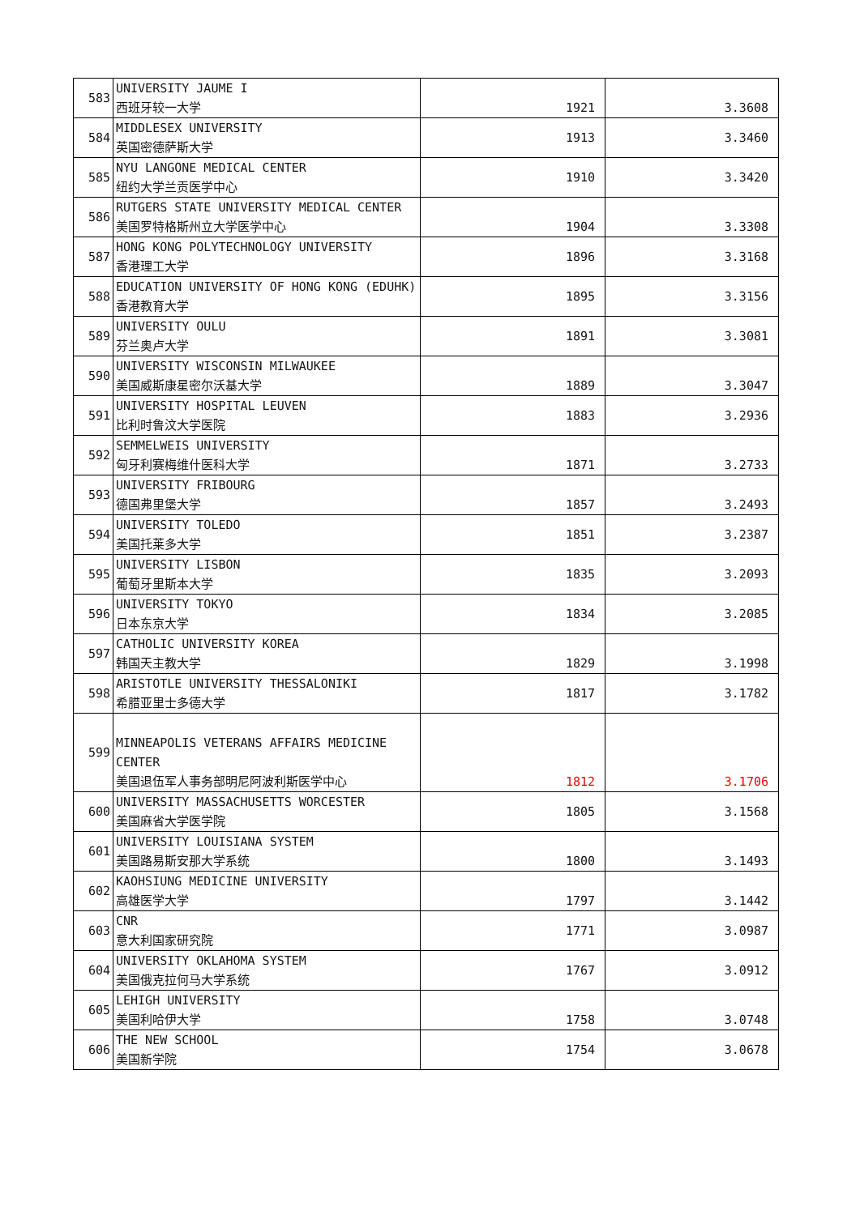| 583 | UNIVERSITY JAUME I 西班牙较一大学 | 1921 | 3.3608 |
| 584 | MIDDLESEX UNIVERSITY 英国密德萨斯大学 | 1913 | 3.3460 |
| 585 | NYU LANGONE MEDICAL CENTER 纽约大学兰贡医学中心 | 1910 | 3.3420 |
| 586 | RUTGERS STATE UNIVERSITY MEDICAL CENTER 美国罗特格斯州立大学医学中心 | 1904 | 3.3308 |
| 587 | HONG KONG POLYTECHNOLOGY UNIVERSITY 香港理工大学 | 1896 | 3.3168 |
| 588 | EDUCATION UNIVERSITY OF HONG KONG (EDUHK) 香港教育大学 | 1895 | 3.3156 |
| 589 | UNIVERSITY OULU 芬兰奥卢大学 | 1891 | 3.3081 |
| 590 | UNIVERSITY WISCONSIN MILWAUKEE 美国威斯康星密尔沃基大学 | 1889 | 3.3047 |
| 591 | UNIVERSITY HOSPITAL LEUVEN 比利时鲁汶大学医院 | 1883 | 3.2936 |
| 592 | SEMMELWEIS UNIVERSITY 匈牙利赛梅维什医科大学 | 1871 | 3.2733 |
| 593 | UNIVERSITY FRIBOURG 德国弗里堡大学 | 1857 | 3.2493 |
| 594 | UNIVERSITY TOLEDO 美国托莱多大学 | 1851 | 3.2387 |
| 595 | UNIVERSITY LISBON 葡萄牙里斯本大学 | 1835 | 3.2093 |
| 596 | UNIVERSITY TOKYO 日本东京大学 | 1834 | 3.2085 |
| 597 | CATHOLIC UNIVERSITY KOREA 韩国天主教大学 | 1829 | 3.1998 |
| 598 | ARISTOTLE UNIVERSITY THESSALONIKI 希腊亚里士多德大学 | 1817 | 3.1782 |
| 599 | MINNEAPOLIS VETERANS AFFAIRS MEDICINE CENTER 美国退伍军人事务部明尼阿波利斯医学中心 | 1812 | 3.1706 |
| 600 | UNIVERSITY MASSACHUSETTS WORCESTER 美国麻省大学医学院 | 1805 | 3.1568 |
| 601 | UNIVERSITY LOUISIANA SYSTEM 美国路易斯安那大学系统 | 1800 | 3.1493 |
| 602 | KAOHSIUNG MEDICINE UNIVERSITY 高雄医学大学 | 1797 | 3.1442 |
| 603 | CNR 意大利国家研究院 | 1771 | 3.0987 |
| 604 | UNIVERSITY OKLAHOMA SYSTEM 美国俄克拉何马大学系统 | 1767 | 3.0912 |
| 605 | LEHIGH UNIVERSITY 美国利哈伊大学 | 1758 | 3.0748 |
| 606 | THE NEW SCHOOL 美国新学院 | 1754 | 3.0678 |